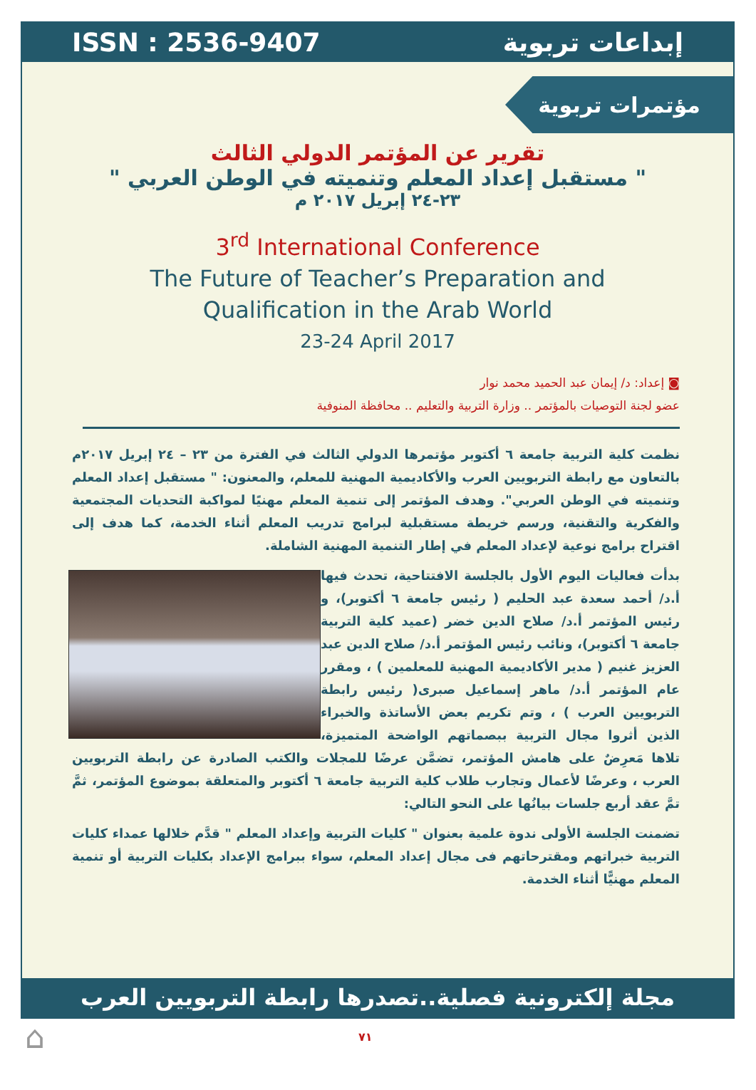ISSN : 2536-9407 إبداعات تربوية
مؤتمرات تربوية
تقرير عن المؤتمر الدولي الثالث
" مستقبل إعداد المعلم وتنميته في الوطن العربي "
٢٣-٢٤ إبريل ٢٠١٧ م
3<sup>rd</sup> International Conference
The Future of Teacher’s Preparation and
Qualification in the Arab World
23-24 April 2017
◙ إعداد: د/ إيمان عبد الحميد محمد نوار
عضو لجنة التوصيات بالمؤتمر .. وزارة التربية والتعليم .. محافظة المنوفية
نظمت كلية التربية جامعة ٦ أكتوبر مؤتمرها الدولي الثالث في الفترة من ٢٣ – ٢٤ إبريل ٢٠١٧م بالتعاون مع رابطة التربويين العرب والأكاديمية المهنية للمعلم، والمعنون: " مستقبل إعداد المعلم وتنميته في الوطن العربي". وهدف المؤتمر إلى تنمية المعلم مهنيًا لمواكبة التحديات المجتمعية والفكرية والتقنية، ورسم خريطة مستقبلية لبرامج تدريب المعلم أثناء الخدمة، كما هدف إلى اقتراح برامج نوعية لإعداد المعلم في إطار التنمية المهنية الشاملة.
بدأت فعاليات اليوم الأول بالجلسة الافتتاحية، تحدث فيها أ.د/ أحمد سعدة عبد الحليم ( رئيس جامعة ٦ أكتوبر)، و رئيس المؤتمر أ.د/ صلاح الدين خضر (عميد كلية التربية جامعة ٦ أكتوبر)، ونائب رئيس المؤتمر أ.د/ صلاح الدين عبد العزيز غنيم ( مدير الأكاديمية المهنية للمعلمين ) ، ومقرر عام المؤتمر أ.د/ ماهر إسماعيل صبرى( رئيس رابطة التربويين العرب ) ، وتم تكريم بعض الأساتذة والخبراء الذين أثروا مجال التربية ببصماتهم الواضحة المتميزة، تلاها مَعرِضٌ على هامش المؤتمر، تضمَّن عرضًا للمجلات والكتب الصادرة عن رابطة التربويين العرب ، وعرضًا لأعمال وتجارب طلاب كلية التربية جامعة ٦ أكتوبر والمتعلقة بموضوع المؤتمر، ثمَّ تمَّ عقد أربع جلسات بيانُها على النحو التالي:
تضمنت الجلسة الأولى ندوة علمية بعنوان " كليات التربية وإعداد المعلم " قدَّم خلالها عمداء كليات التربية خبراتهم ومقترحاتهم فى مجال إعداد المعلم، سواء ببرامج الإعداد بكليات التربية أو تنمية المعلم مهنيًّا أثناء الخدمة.
مجلة إلكترونية فصلية..تصدرها رابطة التربويين العرب
⌂ ٧١